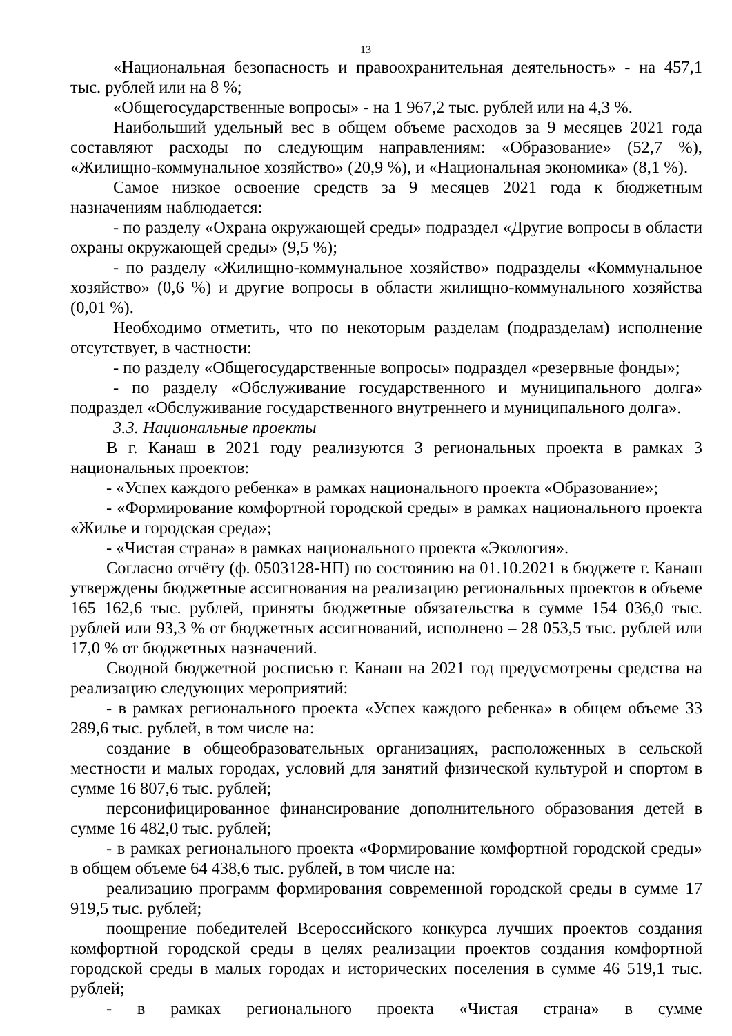13
«Национальная безопасность и правоохранительная деятельность» - на 457,1 тыс. рублей или на 8 %;
«Общегосударственные вопросы» - на 1 967,2 тыс. рублей или на 4,3 %.
Наибольший удельный вес в общем объеме расходов за 9 месяцев 2021 года составляют расходы по следующим направлениям: «Образование» (52,7 %), «Жилищно-коммунальное хозяйство» (20,9 %), и «Национальная экономика» (8,1 %).
Самое низкое освоение средств за 9 месяцев 2021 года к бюджетным назначениям наблюдается:
- по разделу «Охрана окружающей среды» подраздел «Другие вопросы в области охраны окружающей среды» (9,5 %);
- по разделу «Жилищно-коммунальное хозяйство» подразделы «Коммунальное хозяйство» (0,6 %) и другие вопросы в области жилищно-коммунального хозяйства (0,01 %).
Необходимо отметить, что по некоторым разделам (подразделам) исполнение отсутствует, в частности:
- по разделу «Общегосударственные вопросы» подраздел «резервные фонды»;
- по разделу «Обслуживание государственного и муниципального долга» подраздел «Обслуживание государственного внутреннего и муниципального долга».
3.3. Национальные проекты
В г. Канаш в 2021 году реализуются 3 региональных проекта в рамках 3 национальных проектов:
- «Успех каждого ребенка» в рамках национального проекта «Образование»;
- «Формирование комфортной городской среды» в рамках национального проекта «Жилье и городская среда»;
- «Чистая страна» в рамках национального проекта «Экология».
Согласно отчёту (ф. 0503128-НП) по состоянию на 01.10.2021 в бюджете г. Канаш утверждены бюджетные ассигнования на реализацию региональных проектов в объеме 165 162,6 тыс. рублей, приняты бюджетные обязательства в сумме 154 036,0 тыс. рублей или 93,3 % от бюджетных ассигнований, исполнено – 28 053,5 тыс. рублей или 17,0 % от бюджетных назначений.
Сводной бюджетной росписью г. Канаш на 2021 год предусмотрены средства на реализацию следующих мероприятий:
- в рамках регионального проекта «Успех каждого ребенка» в общем объеме 33 289,6 тыс. рублей, в том числе на:
создание в общеобразовательных организациях, расположенных в сельской местности и малых городах, условий для занятий физической культурой и спортом в сумме 16 807,6 тыс. рублей;
персонифицированное финансирование дополнительного образования детей в сумме 16 482,0 тыс. рублей;
- в рамках регионального проекта «Формирование комфортной городской среды» в общем объеме 64 438,6 тыс. рублей, в том числе на:
реализацию программ формирования современной городской среды в сумме 17 919,5 тыс. рублей;
поощрение победителей Всероссийского конкурса лучших проектов создания комфортной городской среды в целях реализации проектов создания комфортной городской среды в малых городах и исторических поселения в сумме 46 519,1 тыс. рублей;
- в рамках регионального проекта «Чистая страна» в сумме